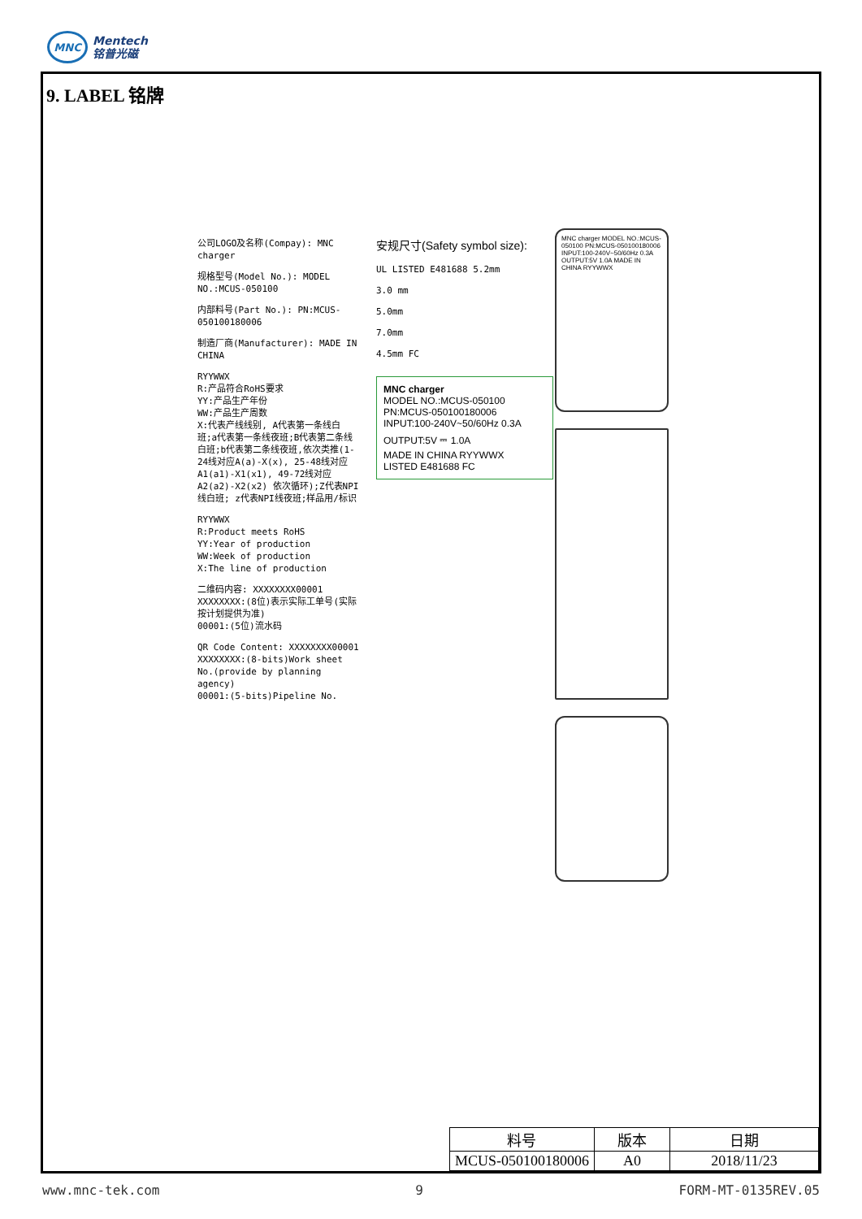MNC
Mentech
铭普光磁
9. LABEL 铭牌
公司LOGO及名称(Compay): MNC charger
规格型号(Model No.): MODEL NO.:MCUS-050100
内部料号(Part No.): PN:MCUS-050100180006
制造厂商(Manufacturer): MADE IN CHINA
RYYWWX
R:产品符合RoHS要求
YY:产品生产年份
WW:产品生产周数
X:代表产线线别, A代表第一条线白班;a代表第一条线夜班;B代表第二条线白班;b代表第二条线夜班,依次类推(1-24线对应A(a)-X(x), 25-48线对应A1(a1)-X1(x1), 49-72线对应A2(a2)-X2(x2) 依次循环);Z代表NPI线白班; z代表NPI线夜班;样品用/标识
RYYWWX
R:Product meets RoHS
YY:Year of production
WW:Week of production
X:The line of production
二维码内容: XXXXXXXX00001
XXXXXXXX:(8位)表示实际工单号(实际按计划提供为准)
00001:(5位)流水码
QR Code Content: XXXXXXXX00001
XXXXXXXX:(8-bits)Work sheet No.(provide by planning agency)
00001:(5-bits)Pipeline No.
安规尺寸(Safety symbol size):
UL LISTED E481688 5.2mm
3.0 mm
5.0mm
7.0mm
4.5mm FC
MNC charger
MODEL NO.:MCUS-050100
PN:MCUS-050100180006
INPUT:100-240V~50/60Hz 0.3A
OUTPUT:5V ⎓ 1.0A
MADE IN CHINA RYYWWX
LISTED E481688 FC
MNC charger MODEL NO.:MCUS-050100 PN:MCUS-050100180006 INPUT:100-240V~50/60Hz 0.3A OUTPUT:5V 1.0A MADE IN CHINA RYYWWX
| 料号 | 版本 | 日期 |
| --- | --- | --- |
| MCUS-050100180006 | A0 | 2018/11/23 |
www.mnc-tek.com 9 FORM-MT-0135REV.05